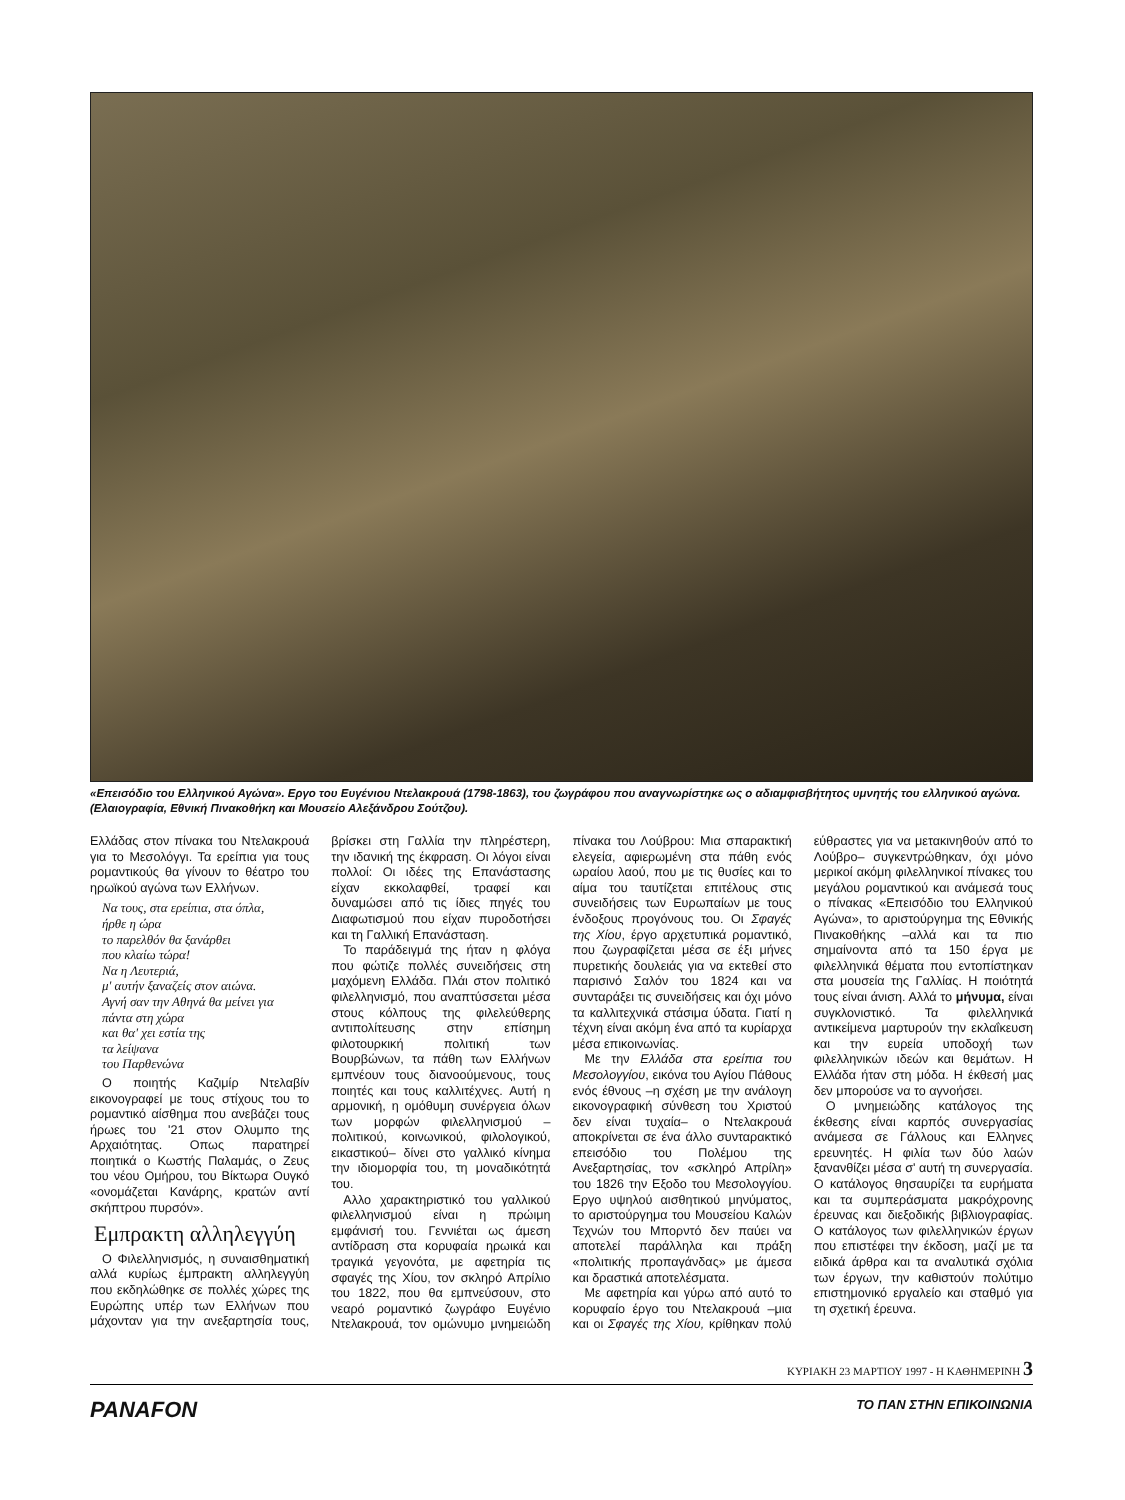«Επεισόδιο του Ελληνικού Αγώνα». Εργο του Ευγένιου Ντελακρουά (1798-1863), του ζωγράφου που αναγνωρίστηκε ως ο αδιαμφισβήτητος υμνητής του ελληνικού αγώνα. (Ελαιογραφία, Εθνική Πινακοθήκη και Μουσείο Αλεξάνδρου Σούτζου).
Ελλάδας στον πίνακα του Ντελακρουά για το Μεσολόγγι. Τα ερείπια για τους ρομαντικούς θα γίνουν το θέατρο του ηρωϊκού αγώνα των Ελλήνων.
Να τους, στα ερείπια, στα όπλα,
ήρθε η ώρα
το παρελθόν θα ξανάρθει
που κλαίω τώρα!
Να η Λευτεριά,
μ' αυτήν ξαναζείς στον αιώνα.
Αγνή σαν την Αθηνά θα μείνει για
πάντα στη χώρα
και θα' χει εστία της
τα λείψανα
του Παρθενώνα
Ο ποιητής Καζιμίρ Ντελαβίν εικονογραφεί με τους στίχους του το ρομαντικό αίσθημα που ανεβάζει τους ήρωες του '21 στον Ολυμπο της Αρχαιότητας. Οπως παρατηρεί ποιητικά ο Κωστής Παλαμάς, ο Ζευς του νέου Ομήρου, του Βίκτωρα Ουγκό «ονομάζεται Κανάρης, κρατών αντί σκήπτρου πυρσόν».
Εμπρακτη αλληλεγγύη
Ο Φιλελληνισμός, η συναισθηματική αλλά κυρίως έμπρακτη αλληλεγγύη που εκδηλώθηκε σε πολλές χώρες της Ευρώπης υπέρ των Ελλήνων που μάχονταν για την ανεξαρτησία τους, βρίσκει στη Γαλλία την πληρέστερη, την ιδανική της έκφραση. Οι λόγοι είναι πολλοί: Οι ιδέες της Επανάστασης είχαν εκκολαφθεί, τραφεί και δυναμώσει από τις ίδιες πηγές του Διαφωτισμού που είχαν πυροδοτήσει και τη Γαλλική Επανάσταση.
Το παράδειγμά της ήταν η φλόγα που φώτιζε πολλές συνειδήσεις στη μαχόμενη Ελλάδα. Πλάι στον πολιτικό φιλελληνισμό, που αναπτύσσεται μέσα στους κόλπους της φιλελεύθερης αντιπολίτευσης στην επίσημη φιλοτουρκική πολιτική των Βουρβώνων, τα πάθη των Ελλήνων εμπνέουν τους διανοούμενους, τους ποιητές και τους καλλιτέχνες. Αυτή η αρμονική, η ομόθυμη συνέργεια όλων των μορφών φιλελληνισμού –πολιτικού, κοινωνικού, φιλολογικού, εικαστικού– δίνει στο γαλλικό κίνημα την ιδιομορφία του, τη μοναδικότητά του.
Αλλο χαρακτηριστικό του γαλλικού φιλελληνισμού είναι η πρώιμη εμφάνισή του. Γεννιέται ως άμεση αντίδραση στα κορυφαία ηρωικά και τραγικά γεγονότα, με αφετηρία τις σφαγές της Χίου, τον σκληρό Απρίλιο του 1822, που θα εμπνεύσουν, στο νεαρό ρομαντικό ζωγράφο Ευγένιο Ντελακρουά, τον ομώνυμο μνημειώδη πίνακα του Λούβρου: Μια σπαρακτική ελεγεία, αφιερωμένη στα πάθη ενός ωραίου λαού, που με τις θυσίες και το αίμα του ταυτίζεται επιτέλους στις συνειδήσεις των Ευρωπαίων με τους ένδοξους προγόνους του. Οι Σφαγές της Χίου, έργο αρχετυπικά ρομαντικό, που ζωγραφίζεται μέσα σε έξι μήνες πυρετικής δουλειάς για να εκτεθεί στο παρισινό Σαλόν του 1824 και να συνταράξει τις συνειδήσεις και όχι μόνο τα καλλιτεχνικά στάσιμα ύδατα. Γιατί η τέχνη είναι ακόμη ένα από τα κυρίαρχα μέσα επικοινωνίας.
Με την Ελλάδα στα ερείπια του Μεσολογγίου, εικόνα του Αγίου Πάθους ενός έθνους –η σχέση με την ανάλογη εικονογραφική σύνθεση του Χριστού δεν είναι τυχαία– ο Ντελακρουά αποκρίνεται σε ένα άλλο συνταρακτικό επεισόδιο του Πολέμου της Ανεξαρτησίας, τον «σκληρό Απρίλη» του 1826 την Εξοδο του Μεσολογγίου. Εργο υψηλού αισθητικού μηνύματος, το αριστούργημα του Μουσείου Καλών Τεχνών του Μπορντό δεν παύει να αποτελεί παράλληλα και πράξη «πολιτικής προπαγάνδας» με άμεσα και δραστικά αποτελέσματα.
Με αφετηρία και γύρω από αυτό το κορυφαίο έργο του Ντελακρουά –μια και οι Σφαγές της Χίου, κρίθηκαν πολύ εύθραστες για να μετακινηθούν από το Λούβρο– συγκεντρώθηκαν, όχι μόνο μερικοί ακόμη φιλελληνικοί πίνακες του μεγάλου ρομαντικού και ανάμεσά τους ο πίνακας «Επεισόδιο του Ελληνικού Αγώνα», το αριστούργημα της Εθνικής Πινακοθήκης –αλλά και τα πιο σημαίνοντα από τα 150 έργα με φιλελληνικά θέματα που εντοπίστηκαν στα μουσεία της Γαλλίας. Η ποιότητά τους είναι άνιση. Αλλά το μήνυμα, είναι συγκλονιστικό. Τα φιλελληνικά αντικείμενα μαρτυρούν την εκλαΐκευση και την ευρεία υποδοχή των φιλελληνικών ιδεών και θεμάτων. Η Ελλάδα ήταν στη μόδα. Η έκθεσή μας δεν μπορούσε να το αγνοήσει.
Ο μνημειώδης κατάλογος της έκθεσης είναι καρπός συνεργασίας ανάμεσα σε Γάλλους και Ελληνες ερευνητές. Η φιλία των δύο λαών ξανανθίζει μέσα σ' αυτή τη συνεργασία. Ο κατάλογος θησαυρίζει τα ευρήματα και τα συμπεράσματα μακρόχρονης έρευνας και διεξοδικής βιβλιογραφίας. Ο κατάλογος των φιλελληνικών έργων που επιστέφει την έκδοση, μαζί με τα ειδικά άρθρα και τα αναλυτικά σχόλια των έργων, την καθιστούν πολύτιμο επιστημονικό εργαλείο και σταθμό για τη σχετική έρευνα.
ΚΥΡΙΑΚΗ 23 ΜΑΡΤΙΟΥ 1997 - Η ΚΑΘΗΜΕΡΙΝΗ 3
PANAFON ΤΟ ΠΑΝ ΣΤΗΝ ΕΠΙΚΟΙΝΩΝΙΑ